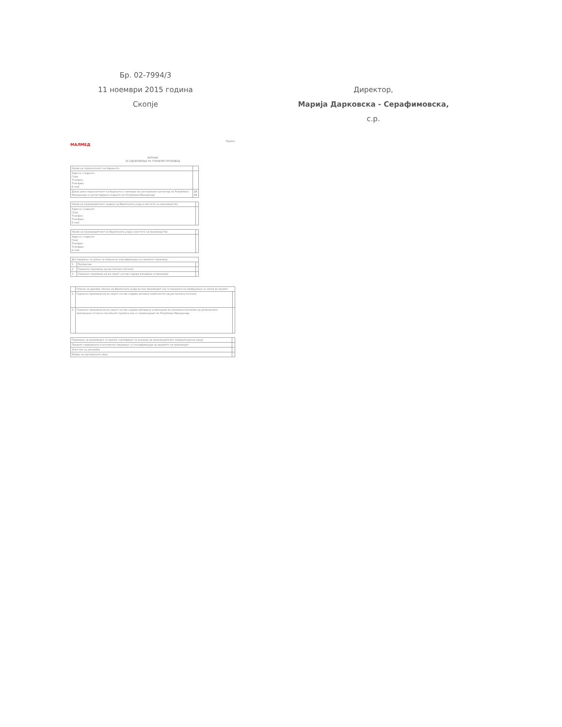Бр. 02-7994/3
11 ноември 2015 година
Скопје
Директор,
Марија Дарковска - Серафимовска, с.р.
Прилог
МАЛМЕД
БАРАЊЕ
ЗА ОДОБРУВАЊЕ НА ГРАНИЧЕН ПРОИЗВОД
| Назив на подносителот на барањето | |
| Адреса / седиште Град Телефон Телефакс E-mail | |
| Доказ дека подносителот на барањето е запишан во централниот регистар на Република Македонија со регистрирано седиште во Република Македонија | ДА НЕ |
| Назив на производителот надвор од Европската унија и местото на производство | |
| Адреса / седиште Град Телефон Телефакс E-mail | |
| Назив на производителот во Европската унија и местото на производство | |
| Адреса / седиште Град Телефон Телефакс E-mail | |
| Доставување на доказ за извршена класификација на граничен производ | | |
| 1. | Пробиотик | |
| 2. | Граничен производ од растително потекло | |
| 3. | Граничен производ кој во својот состав содржи витамини и минерали | |
| | Список на држави членки на Европската унија во кои производот кој се предлага за одобрување се наоѓа во промет | |
| 1. | Граничен производ кој во својот состав содржи активни компоненти од растително потекло | |
| 2. | Граничен производ кој во својот состав содржи витамини и минерали во количини поголеми од дозволените пропишани согласно посебните прописи кои се применуваат во Република Македонија | |
| Примерок од производот со прилог сертификат за анализа од производителот (лабораториски наод) | |
| Предлог надворешно и контактно пакување со спецификација за квалитет на производот | |
| Упатство за употреба | |
| Изјава на одговорното лице | |